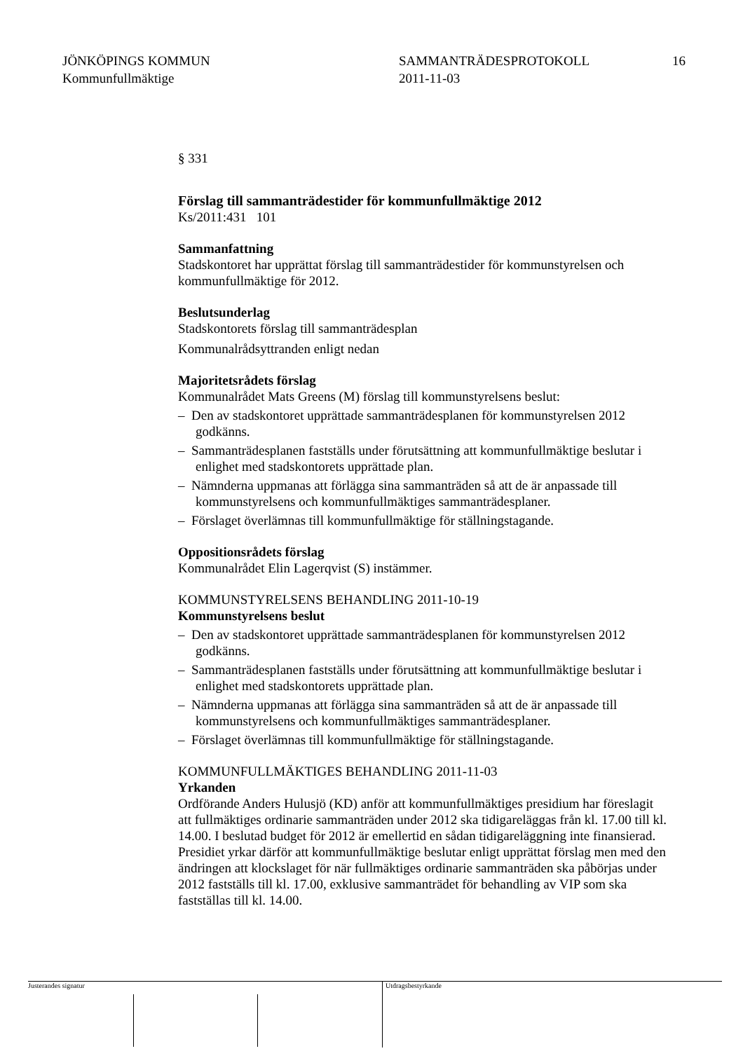JÖNKÖPINGS KOMMUN
Kommunfullmäktige
SAMMANTRÄDESPROTOKOLL
2011-11-03
16
§ 331
Förslag till sammanträdestider för kommunfullmäktige 2012
Ks/2011:431 101
Sammanfattning
Stadskontoret har upprättat förslag till sammanträdestider för kommunstyrelsen och kommunfullmäktige för 2012.
Beslutsunderlag
Stadskontorets förslag till sammanträdesplan
Kommunalrådsyttranden enligt nedan
Majoritetsrådets förslag
Kommunalrådet Mats Greens (M) förslag till kommunstyrelsens beslut:
– Den av stadskontoret upprättade sammanträdesplanen för kommunstyrelsen 2012 godkänns.
– Sammanträdesplanen fastställs under förutsättning att kommunfullmäktige beslutar i enlighet med stadskontorets upprättade plan.
– Nämnderna uppmanas att förlägga sina sammanträden så att de är anpassade till kommunstyrelsens och kommunfullmäktiges sammanträdesplaner.
– Förslaget överlämnas till kommunfullmäktige för ställningstagande.
Oppositionsrådets förslag
Kommunalrådet Elin Lagerqvist (S) instämmer.
KOMMUNSTYRELSENS BEHANDLING 2011-10-19
Kommunstyrelsens beslut
– Den av stadskontoret upprättade sammanträdesplanen för kommunstyrelsen 2012 godkänns.
– Sammanträdesplanen fastställs under förutsättning att kommunfullmäktige beslutar i enlighet med stadskontorets upprättade plan.
– Nämnderna uppmanas att förlägga sina sammanträden så att de är anpassade till kommunstyrelsens och kommunfullmäktiges sammanträdesplaner.
– Förslaget överlämnas till kommunfullmäktige för ställningstagande.
KOMMUNFULLMÄKTIGES BEHANDLING 2011-11-03
Yrkanden
Ordförande Anders Hulusjö (KD) anför att kommunfullmäktiges presidium har föreslagit att fullmäktiges ordinarie sammanträden under 2012 ska tidigareläggas från kl. 17.00 till kl. 14.00. I beslutad budget för 2012 är emellertid en sådan tidigareläggning inte finansierad. Presidiet yrkar därför att kommunfullmäktige beslutar enligt upprättat förslag men med den ändringen att klockslaget för när fullmäktiges ordinarie sammanträden ska påbörjas under 2012 fastställs till kl. 17.00, exklusive sammanträdet för behandling av VIP som ska fastställas till kl. 14.00.
Justerandes signatur Utdragsbestyrkande